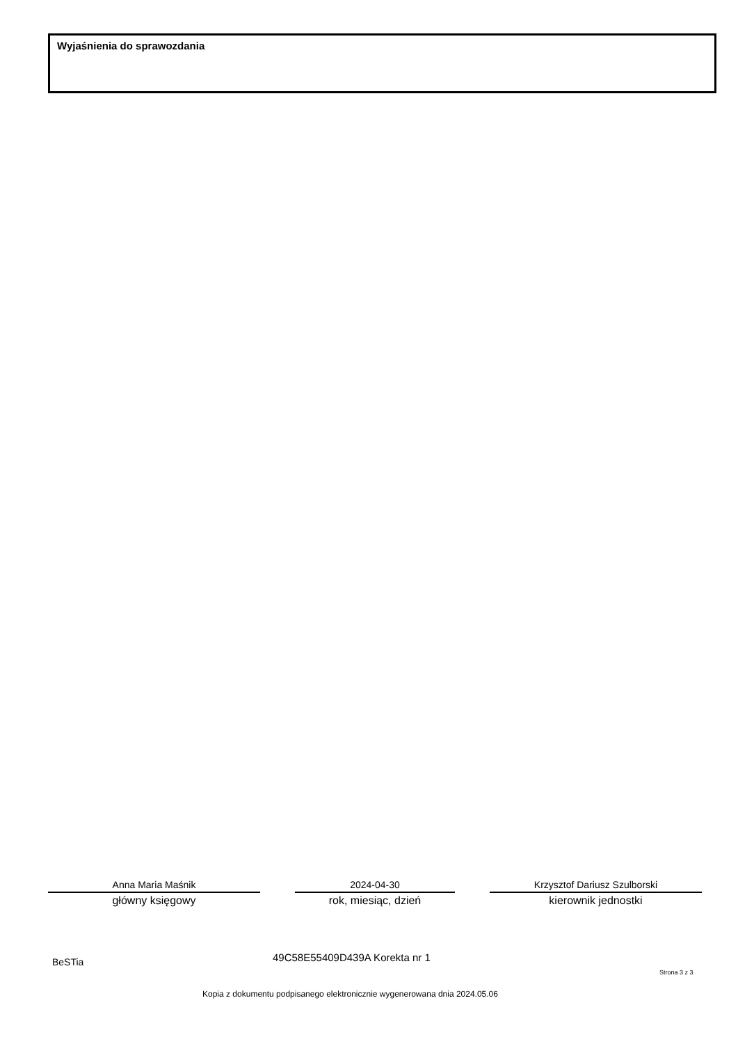Wyjaśnienia do sprawozdania
Anna Maria Maśnik
główny księgowy
2024-04-30
rok, miesiąc, dzień
Krzysztof Dariusz Szulborski
kierownik jednostki
BeSTia 49C58E55409D439A Korekta nr 1
Strona 3 z 3
Kopia z dokumentu podpisanego elektronicznie wygenerowana dnia 2024.05.06